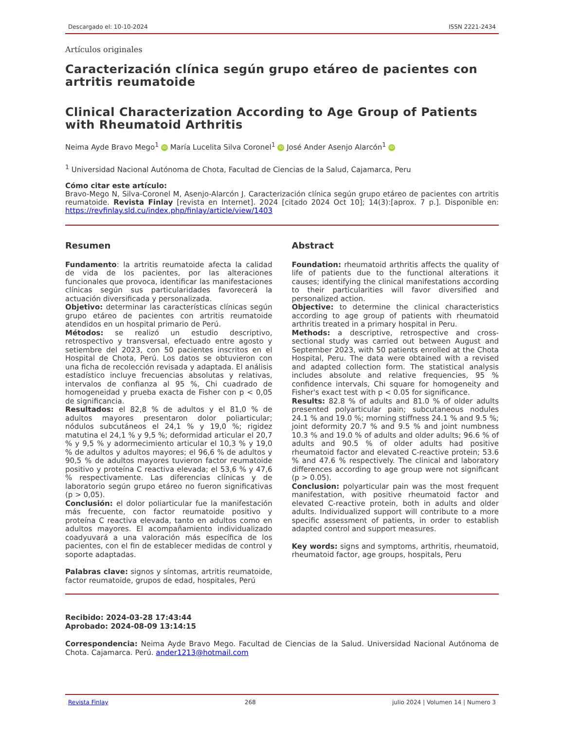Descargado el: 10-10-2024 ISSN 2221-2434
Artículos originales
Caracterización clínica según grupo etáreo de pacientes con artritis reumatoide
Clinical Characterization According to Age Group of Patients with Rheumatoid Arthritis
Neima Ayde Bravo Mego<sup>1</sup> iD María Lucelita Silva Coronel<sup>1</sup> iD José Ander Asenjo Alarcón<sup>1</sup> iD
<sup>1</sup> Universidad Nacional Autónoma de Chota, Facultad de Ciencias de la Salud, Cajamarca, Peru
Cómo citar este artículo:
Bravo-Mego N, Silva-Coronel M, Asenjo-Alarcón J. Caracterización clínica según grupo etáreo de pacientes con artritis reumatoide. Revista Finlay [revista en Internet]. 2024 [citado 2024 Oct 10]; 14(3):[aprox. 7 p.]. Disponible en: https://revfinlay.sld.cu/index.php/finlay/article/view/1403
Resumen
Fundamento: la artritis reumatoide afecta la calidad de vida de los pacientes, por las alteraciones funcionales que provoca, identificar las manifestaciones clínicas según sus particularidades favorecerá la actuación diversificada y personalizada.
Objetivo: determinar las características clínicas según grupo etáreo de pacientes con artritis reumatoide atendidos en un hospital primario de Perú.
Métodos: se realizó un estudio descriptivo, retrospectivo y transversal, efectuado entre agosto y setiembre del 2023, con 50 pacientes inscritos en el Hospital de Chota, Perú. Los datos se obtuvieron con una ficha de recolección revisada y adaptada. El análisis estadístico incluye frecuencias absolutas y relativas, intervalos de confianza al 95 %, Chi cuadrado de homogeneidad y prueba exacta de Fisher con p < 0,05 de significancia.
Resultados: el 82,8 % de adultos y el 81,0 % de adultos mayores presentaron dolor poliarticular; nódulos subcutáneos el 24,1 % y 19,0 %; rigidez matutina el 24,1 % y 9,5 %; deformidad articular el 20,7 % y 9,5 % y adormecimiento articular el 10,3 % y 19,0 % de adultos y adultos mayores; el 96,6 % de adultos y 90,5 % de adultos mayores tuvieron factor reumatoide positivo y proteína C reactiva elevada; el 53,6 % y 47,6 % respectivamente. Las diferencias clínicas y de laboratorio según grupo etáreo no fueron significativas (p > 0,05).
Conclusión: el dolor poliarticular fue la manifestación más frecuente, con factor reumatoide positivo y proteína C reactiva elevada, tanto en adultos como en adultos mayores. El acompañamiento individualizado coadyuvará a una valoración más específica de los pacientes, con el fin de establecer medidas de control y soporte adaptadas.
Palabras clave: signos y síntomas, artritis reumatoide, factor reumatoide, grupos de edad, hospitales, Perú
Abstract
Foundation: rheumatoid arthritis affects the quality of life of patients due to the functional alterations it causes; identifying the clinical manifestations according to their particularities will favor diversified and personalized action.
Objective: to determine the clinical characteristics according to age group of patients with rheumatoid arthritis treated in a primary hospital in Peru.
Methods: a descriptive, retrospective and cross-sectional study was carried out between August and September 2023, with 50 patients enrolled at the Chota Hospital, Peru. The data were obtained with a revised and adapted collection form. The statistical analysis includes absolute and relative frequencies, 95 % confidence intervals, Chi square for homogeneity and Fisher's exact test with p < 0.05 for significance.
Results: 82.8 % of adults and 81.0 % of older adults presented polyarticular pain; subcutaneous nodules 24.1 % and 19.0 %; morning stiffness 24.1 % and 9.5 %; joint deformity 20.7 % and 9.5 % and joint numbness 10.3 % and 19.0 % of adults and older adults; 96.6 % of adults and 90.5 % of older adults had positive rheumatoid factor and elevated C-reactive protein; 53.6 % and 47.6 % respectively. The clinical and laboratory differences according to age group were not significant (p > 0.05).
Conclusion: polyarticular pain was the most frequent manifestation, with positive rheumatoid factor and elevated C-reactive protein, both in adults and older adults. Individualized support will contribute to a more specific assessment of patients, in order to establish adapted control and support measures.
Key words: signs and symptoms, arthritis, rheumatoid, rheumatoid factor, age groups, hospitals, Peru
Recibido: 2024-03-28 17:43:44
Aprobado: 2024-08-09 13:14:15
Correspondencia: Neima Ayde Bravo Mego. Facultad de Ciencias de la Salud. Universidad Nacional Autónoma de Chota. Cajamarca. Perú. ander1213@hotmail.com
Revista Finlay 268 julio 2024 | Volumen 14 | Numero 3